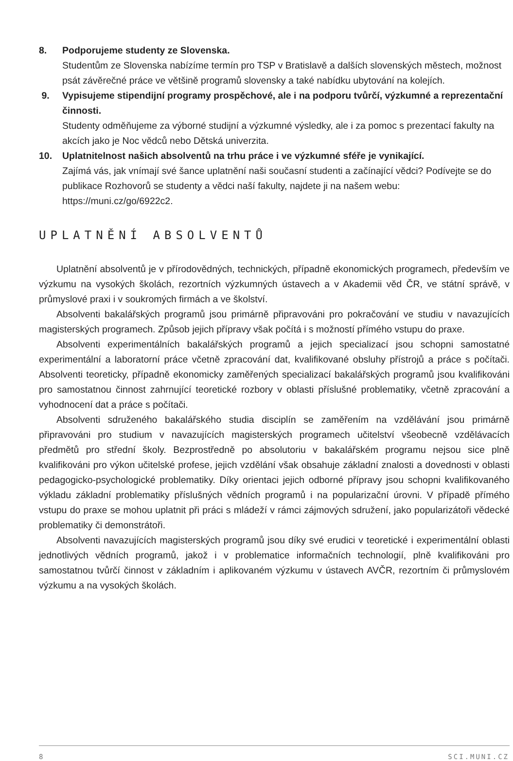8. Podporujeme studenty ze Slovenska.
Studentům ze Slovenska nabízíme termín pro TSP v Bratislavě a dalších slovenských městech, možnost psát závěrečné práce ve většině programů slovensky a také nabídku ubytování na kolejích.
9. Vypisujeme stipendijní programy prospěchové, ale i na podporu tvůrčí, výzkumné a reprezentační činnosti.
Studenty odměňujeme za výborné studijní a výzkumné výsledky, ale i za pomoc s prezentací fakulty na akcích jako je Noc vědců nebo Dětská univerzita.
10. Uplatnitelnost našich absolventů na trhu práce i ve výzkumné sféře je vynikající.
Zajímá vás, jak vnímají své šance uplatnění naši současní studenti a začínající vědci? Podívejte se do publikace Rozhovorů se studenty a vědci naší fakulty, najdete ji na našem webu: https://muni.cz/go/6922c2.
UPLATNĚNÍ ABSOLVENTŮ
Uplatnění absolventů je v přírodovědných, technických, případně ekonomických programech, především ve výzkumu na vysokých školách, rezortních výzkumných ústavech a v Akademii věd ČR, ve státní správě, v průmyslové praxi i v soukromých firmách a ve školství.
Absolventi bakalářských programů jsou primárně připravováni pro pokračování ve studiu v navazujících magisterských programech. Způsob jejich přípravy však počítá i s možností přímého vstupu do praxe.
Absolventi experimentálních bakalářských programů a jejich specializací jsou schopni samostatné experimentální a laboratorní práce včetně zpracování dat, kvalifikované obsluhy přístrojů a práce s počítači. Absolventi teoreticky, případně ekonomicky zaměřených specializací bakalářských programů jsou kvalifikováni pro samostatnou činnost zahrnující teoretické rozbory v oblasti příslušné problematiky, včetně zpracování a vyhodnocení dat a práce s počítači.
Absolventi sdruženého bakalářského studia disciplín se zaměřením na vzdělávání jsou primárně připravováni pro studium v navazujících magisterských programech učitelství všeobecně vzdělávacích předmětů pro střední školy. Bezprostředně po absolutoriu v bakalářském programu nejsou sice plně kvalifikováni pro výkon učitelské profese, jejich vzdělání však obsahuje základní znalosti a dovednosti v oblasti pedagogicko-psychologické problematiky. Díky orientaci jejich odborné přípravy jsou schopni kvalifikovaného výkladu základní problematiky příslušných vědních programů i na popularizační úrovni. V případě přímého vstupu do praxe se mohou uplatnit při práci s mládeží v rámci zájmových sdružení, jako popularizátoři vědecké problematiky či demonstrátoři.
Absolventi navazujících magisterských programů jsou díky své erudici v teoretické i experimentální oblasti jednotlivých vědních programů, jakož i v problematice informačních technologií, plně kvalifikováni pro samostatnou tvůrčí činnost v základním i aplikovaném výzkumu v ústavech AVČR, rezortním či průmyslovém výzkumu a na vysokých školách.
8 SCI.MUNI.CZ